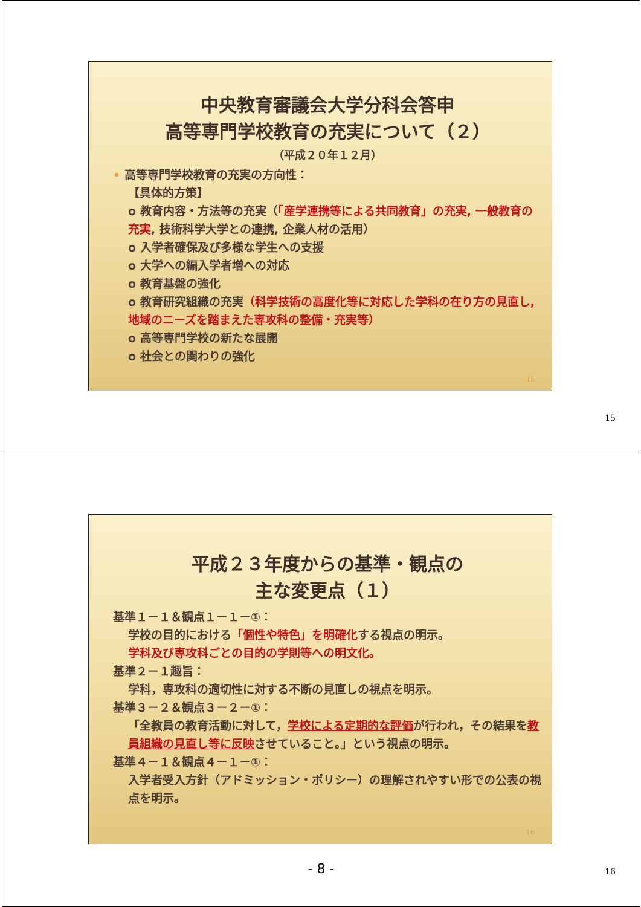中央教育審議会大学分科会答申
高等専門学校教育の充実について（２）
（平成２０年１２月）
• 高等専門学校教育の充実の方向性：
【具体的方策】
o 教育内容・方法等の充実（「産学連携等による共同教育」の充実, 一般教育の充実, 技術科学大学との連携, 企業人材の活用）
o 入学者確保及び多様な学生への支援
o 大学への編入学者増への対応
o 教育基盤の強化
o 教育研究組織の充実（科学技術の高度化等に対応した学科の在り方の見直し, 地域のニーズを踏まえた専攻科の整備・充実等）
o 高等専門学校の新たな展開
o 社会との関わりの強化
15
15
平成２３年度からの基準・観点の
主な変更点（１）
基準１－１＆観点１－１－①：
学校の目的における「個性や特色」を明確化する視点の明示。
学科及び専攻科ごとの目的の学則等への明文化。
基準２－１趣旨：
学科，専攻科の適切性に対する不断の見直しの視点を明示。
基準３－２＆観点３－２－①：
「全教員の教育活動に対して，学校による定期的な評価が行われ，その結果を教員組織の見直し等に反映させていること。」という視点の明示。
基準４－１＆観点４－１－①：
入学者受入方針（アドミッション・ポリシー）の理解されやすい形での公表の視点を明示。
16
- 8 - 16